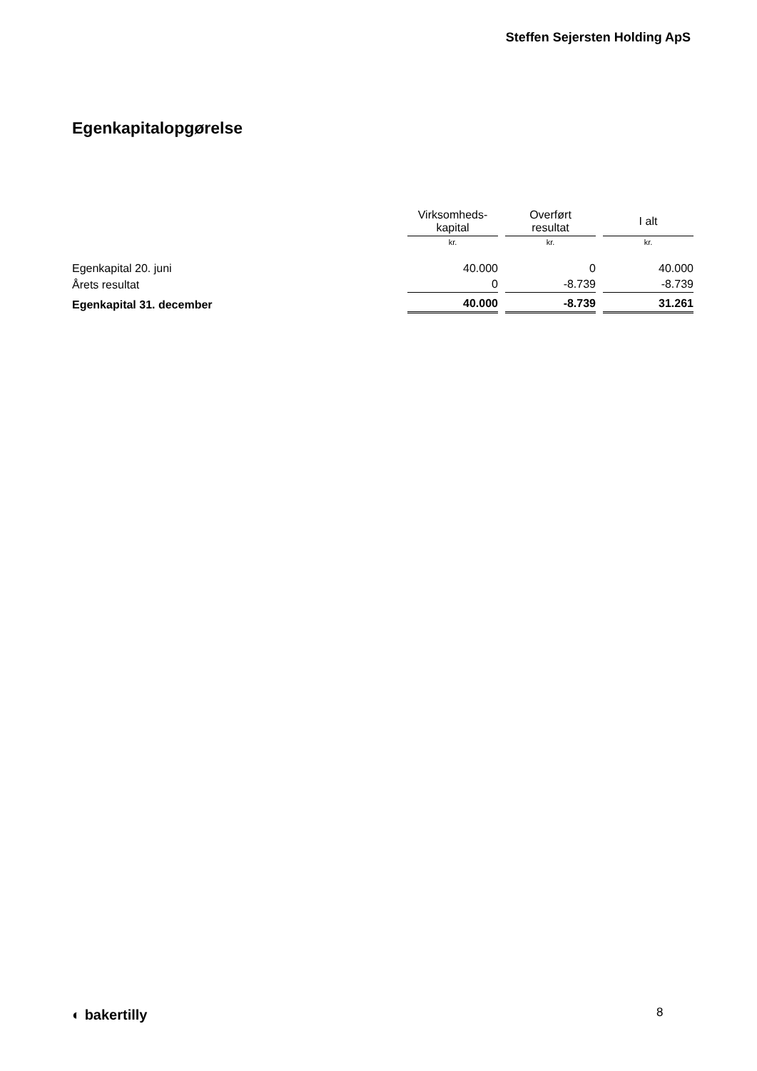Steffen Sejersten Holding ApS
Egenkapitalopgørelse
| | Virksomheds- kapital | Overført resultat | I alt |
| --- | --- | --- | --- |
| | kr. | kr. | kr. |
| Egenkapital 20. juni | 40.000 | 0 | 40.000 |
| Årets resultat | 0 | -8.739 | -8.739 |
| Egenkapital 31. december | 40.000 | -8.739 | 31.261 |
◐ bakertilly 8